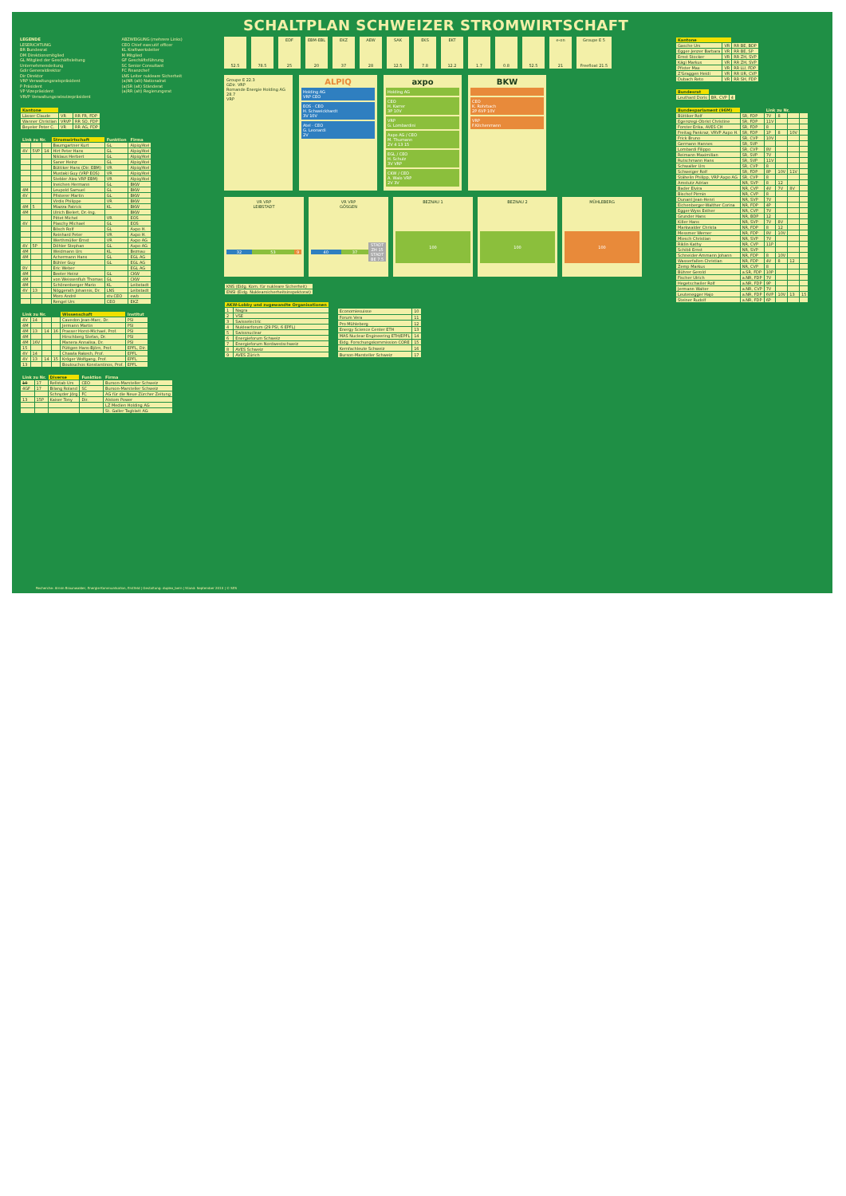SCHALTPLAN SCHWEIZER STROMWIRTSCHAFT
LEGENDE
LESERICHTUNG
BR Bundesrat
DM Direktionsmitglied
GL Mitglied der Geschäftsleitung Unternehmensleitung
Gdir Generaldirektor
Dir Direktor
VRP Verwaltungsratspräsident
P Präsident
VP Vizepräsident
VRVP Verwaltungsratsvizepräsident
ABZWEIGUNG (mehrere Links)
CEO Chief executif officer
KL Kraftwerksleiter
M Mitglied
GF Geschäftsführung
SC Senior Consultant
FC Finanzchef
LNS Leiter nukleare Sicherheit
(a)NR (alt) Nationalrat
(a)SR (alt) Ständerat
(a)RR (alt) Regierungsrat
| Kantone | | |
| --- | --- | --- |
| Lässer Claude | VR | RR FR, FDP |
| Wanner Christian | VRVP | RR SO, FDP |
| Beyeler Peter C. | VR | RR AG, FDP |
| Link zu Nr. | | | Stromwirtschaft | Funktion | Firma |
| --- | --- | --- | --- | --- | --- |
| | | | Baumgartner Kurt | GL | Alpiq/Atel |
| 4V | 5VP | 14 | Hirt Peter Hans | GL | Alpiq/Atel |
| | | | Niklaus Herbert | GL | Alpiq/Atel |
| | | | Saner Heinz | GL | Alpiq/Atel |
| | | | Büttiker Hans (Dir. EBM) | VR | Alpiq/Atel |
| | | | Mustaki Guy (VRP EOS) | VR | Alpiq/Atel |
| | | | Stebler Alex VRP EBM) | VR | Alpiq/Atel |
| | | | Ineichen Hermann | GL | BKW |
| 4M | | | Leupold Samuel | GL | BKW |
| 4V | | | Pfisterer Martin | GL | BKW |
| | | | Virdis Philippe | VR | BKW |
| 4M | 5 | | Miazza Patrick | KL | BKW |
| 4M | | | Ulrich Bielert, Dr.-Ing. | | BKW |
| | | | Pittet Michel | VR | EOS |
| 4V | | | Plaschy Michael | GL | EOS |
| | | | Bösch Rolf | GL | Axpo H. |
| | | | Reinhard Peter | VR | Axpo H. |
| | | | Werthmüller Ernst | VR | Axpo AG |
| 4V | 5P | | Döhler Stephan | GL | Axpo AG |
| 4M | | | Weidmann Urs | KL | Beznau |
| 4M | | | Achermann Hans | GL | EGL AG |
| | | | Bühler Guy | GL | EGL AG |
| 8V | | | Eric Weber | | EGL AG |
| 4M | | | Beeler Heinz | GL | CKW |
| 4M | | | von Weissenfluh Thomas | GL | CKW |
| 4M | | | Schönenberger Mario | KL | Leibstadt |
| 4V | 13 | | Nöggerath Johannis, Dr. | LNS | Leibstadt |
| | | | Moro André | stv.CEO | ewb |
| | | | Rengel Urs | CEO | EKZ |
| Link zu Nr. | | | | Wissenschaft | Institut |
| --- | --- | --- | --- | --- | --- |
| 4V | 14 | | | Cavedon Jean-Marc, Dr. | PSI |
| 4M | | | | Jermann Martin | PSI |
| 4M | 13 | 14 | 16 | Prasser Horst-Michael, Prof. | PSI |
| 4M | | | | Hirschberg Stefan, Dr. | PSI |
| 4M | 16V | | | Manera Annalisa, Dr. | PSI |
| 15 | | | | Püttgen Hans-Björn, Prof. | EPFL, Dir. |
| 4V | 14 | | | Chawla Rakesh, Prof. | EPFL |
| 4V | 13 | 14 | 15 | Kröger Wolfgang, Prof. | EPFL |
| 13 | | | | Boulouchos Konstantinos, Prof. | EPFL |
| Link zu Nr. | | Diverse | Funktion | Firma |
| --- | --- | --- | --- | --- |
| 10 | 17 | Rellstab Urs | CEO | Burson-Marsteller Schweiz |
| 4GF | 17 | Bilang Roland | SC | Burson-Marsteller Schweiz |
| | | Schnyder Jörg | FC | AG für die Neue Zürcher Zeitung |
| 13 | 15P | Kaiser Tony | Dir. | Alstom Power |
| | | | | LZ Medien Holding AG |
| | | | | St. Galler Tagblatt AG |
52.5 78.5 EDF
25
EBM-EBL
20
EKZ
37
AEW
28
SAK
12.5
EKS
7.8
EKT
12.2
1.7 0.8 52.5 e-on
21
Groupe E 5
Freefloat 21.5
Groupe E 22.3
GDir. VRP
Romande Energie Holding AG 28.7
VRP
ALPIQ
Holding AG
VRP CEO
EOS · CEO
H. Schweickhardt
3V 10V
Atel · CEO
G. Leonardi
2V
axpo
Holding AG
CEO
H. Karrer
3P 10V
VRP
G. Lombardini
Axpo AG / CEO
M. Thumann
2V 4 13 15
EGL / CEO
H. Schulz
3V VRP
CKW / CEO
A. Walo VRP
2V 3V
BKW
CEO
K. Rohrbach
2P 6VP 10V
VRP
F.Kilchenmann
VR VRP
LEIBSTADT
32 53 9
VR VRP
GÖSGEN
40 37 STADT ZH 15 STADT BE 7.5
BEZNAU 1
100
BEZNAU 2
100
MÜHLEBERG
100
| KNS (Eidg. Kom. für nukleare Sicherheit) |
| ENSI (Eidg. Nuklearsicherheitsinspektorat) |
| AKW-Lobby und zugewandte Organisationen | |
| --- | --- |
| 1 | Nagra |
| 2 | VSE |
| 3 | Swisselectric |
| 4 | Nuklearforum (29 PSI, 6 EPFL) |
| 5 | Swissnuclear |
| 6 | Energieforum Schweiz |
| 7 | Energieforum Nordwestschweiz |
| 8 | AVES Schweiz |
| 9 | AVES Zürich |
| Economiesuisse | 10 |
| Forum Vera | 11 |
| Pro Mühleberg | 12 |
| Energy Science Center ETH | 13 |
| MAS Nuclear Engineering ETH/EPFL | 14 |
| Eidg. Forschungskommission CORE | 15 |
| Kernfachleute Schweiz | 16 |
| Burson-Marsteller Schweiz | 17 |
| Kantone | | |
| --- | --- | --- |
| Gasche Urs | VR | RR BE, BDP |
| Egger-Jenzer Barbara | VR | RR BE, SP |
| Ernst Stocker | VR | RR ZH, SVP |
| Kägi Markus | VR | RR ZH, SVP |
| Pfister Max | VR | RR LU, FDP |
| Z'Graggen Heidi | VR | RR UR, CVP |
| Dubach Reto | VR | RR SH, FDP |
| Bundesrat | | |
| --- | --- | --- |
| Leuthard Doris | BR, CVP | 4 |
| Bundesparlament (96M) | | Link zu Nr. | | | |
| --- | --- | --- | --- | --- | --- |
| Büttiker Rolf | SR, FDP | 7V | 8 | | |
| Egerszegi-Obrist Christine | SR, FDP | 11V | | | |
| Forster Erika, AVES CH | SR, FDP | 8 | | | |
| Freitag Pankraz, VRVP Axpo H. | SR, FDP | 1P | 8 | 10V | |
| Frick Bruno | SR, CVP | 10V | | | |
| Germann Hannes | SR, SVP | | | | |
| Lombardi Filippo | SR, CVP | 8V | | | |
| Reimann Maximilian | SR, SVP | 7V | | | |
| Rutschmann Hans | SR, SVP | 11V | | | |
| Schwaller Urs | SR, CVP | 8 | | | |
| Schweiger Rolf | SR, FDP | 8P | 10V | 11V | |
| Stähelin Philipp, VRP Axpo AG | SR, CVP | 8 | | | |
| Amstutz Adrian | NR, SVP | 8 | 12 | | |
| Bader Elvira | NR, CVP | 4V | 7V | 8V | |
| Bischof Pirmin | NR, CVP | 8 | | | |
| Dunant Jean-Henri | NR, SVP | 7V | | | |
| Eichenberger-Walther Corina | NR, FDP | 4P | | | |
| Egger-Wyss Esther | NR, CVP | 7V | | | |
| Grunder Hans | NR, BDP | 12 | | | |
| Killer Hans | NR, SVP | 7V | 8V | | |
| Markwalder Christa | NR, FDP | 8 | 12 | | |
| Messmer Werner | NR, FDP | 8V | 10V | | |
| Miesch Christian | NR, SVP | 7V | | | |
| Riklin Kathy | NR, CVP | 11P | | | |
| Schibli Ernst | NR, SVP | | | | |
| Schneider-Ammann Johann | NR, FDP | 8 | 10V | | |
| Wasserfallen Christian | NR, FDP | 4V | 8 | 12 | |
| Zemp Markus | NR, CVP | 8 | | | |
| Bührer Gerold | a.SR, FDP | 10P | | | |
| Fischer Ulrich | a.NR, FDP | 7V | | | |
| Hegetschwiler Rolf | a.NR, FDP | 9P | | | |
| Jermann Walter | a.NR, CVP | 7V | | | |
| Leutenegger Hajo | a.NR, FDP | 6VP | 10V | 13 | 15 |
| Steiner Rudolf | a.NR, FDP | 6P | | | |
Recherche: Armin Braunwalder, Energie-Kommunikation, Erstfeld | Gestaltung: duplex_bern | Stand: September 2010 | © SES